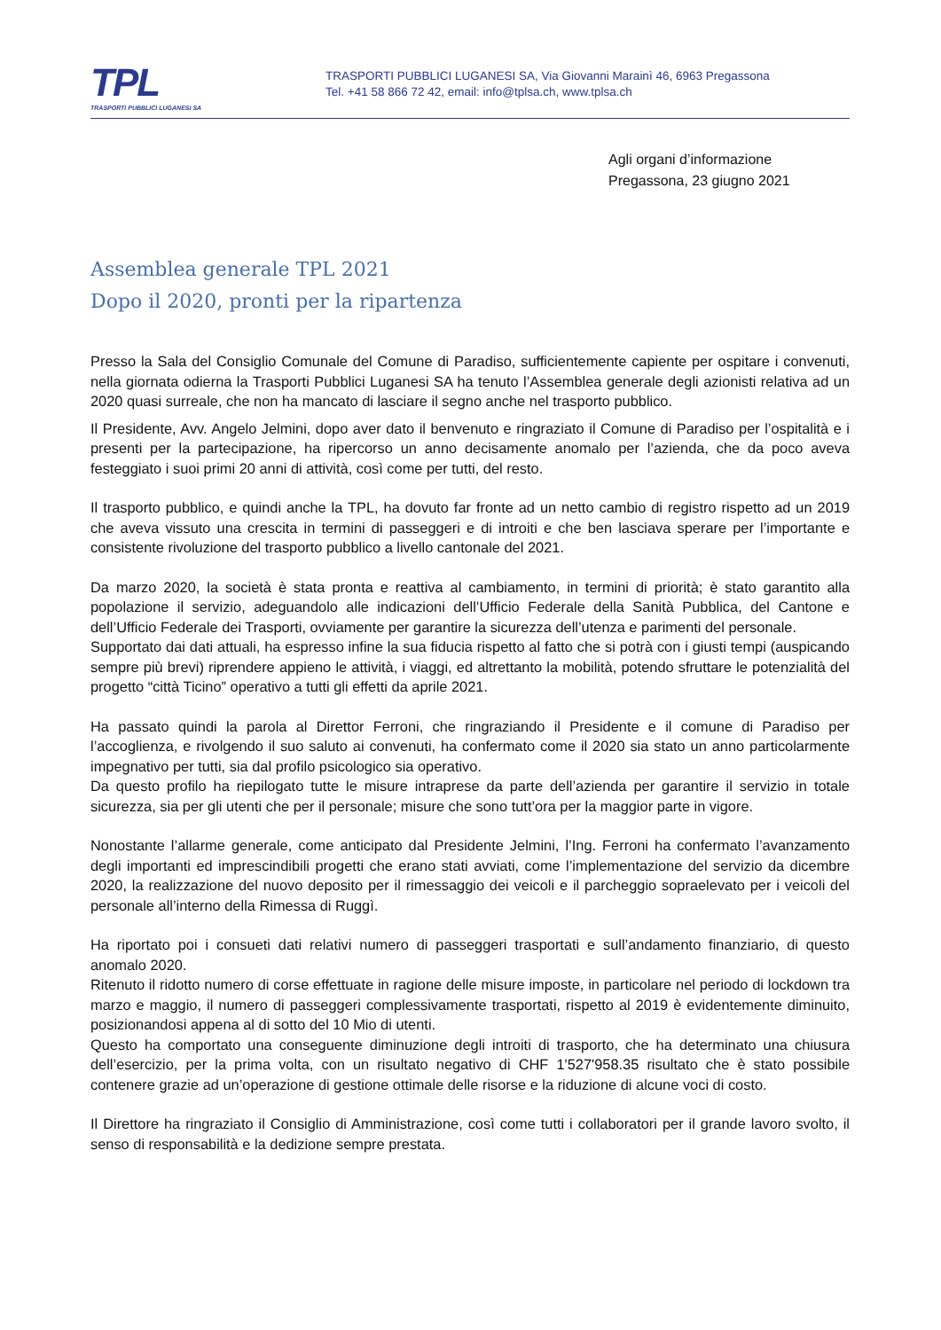TPL
TRASPORTI PUBBLICI LUGANESI SA
TRASPORTI PUBBLICI LUGANESI SA, Via Giovanni Marainì 46, 6963 Pregassona
Tel. +41 58 866 72 42, email: info@tplsa.ch, www.tplsa.ch
Agli organi d’informazione
Pregassona, 23 giugno 2021
Assemblea generale TPL 2021
Dopo il 2020, pronti per la ripartenza
Presso la Sala del Consiglio Comunale del Comune di Paradiso, sufficientemente capiente per ospitare i convenuti, nella giornata odierna la Trasporti Pubblici Luganesi SA ha tenuto l’Assemblea generale degli azionisti relativa ad un 2020 quasi surreale, che non ha mancato di lasciare il segno anche nel trasporto pubblico.
Il Presidente, Avv. Angelo Jelmini, dopo aver dato il benvenuto e ringraziato il Comune di Paradiso per l’ospitalità e i presenti per la partecipazione, ha ripercorso un anno decisamente anomalo per l’azienda, che da poco aveva festeggiato i suoi primi 20 anni di attività, così come per tutti, del resto.
Il trasporto pubblico, e quindi anche la TPL, ha dovuto far fronte ad un netto cambio di registro rispetto ad un 2019 che aveva vissuto una crescita in termini di passeggeri e di introiti e che ben lasciava sperare per l’importante e consistente rivoluzione del trasporto pubblico a livello cantonale del 2021.
Da marzo 2020, la società è stata pronta e reattiva al cambiamento, in termini di priorità; è stato garantito alla popolazione il servizio, adeguandolo alle indicazioni dell’Ufficio Federale della Sanità Pubblica, del Cantone e dell’Ufficio Federale dei Trasporti, ovviamente per garantire la sicurezza dell’utenza e parimenti del personale.
Supportato dai dati attuali, ha espresso infine la sua fiducia rispetto al fatto che si potrà con i giusti tempi (auspicando sempre più brevi) riprendere appieno le attività, i viaggi, ed altrettanto la mobilità, potendo sfruttare le potenzialità del progetto “città Ticino” operativo a tutti gli effetti da aprile 2021.
Ha passato quindi la parola al Direttor Ferroni, che ringraziando il Presidente e il comune di Paradiso per l’accoglienza, e rivolgendo il suo saluto ai convenuti, ha confermato come il 2020 sia stato un anno particolarmente impegnativo per tutti, sia dal profilo psicologico sia operativo.
Da questo profilo ha riepilogato tutte le misure intraprese da parte dell’azienda per garantire il servizio in totale sicurezza, sia per gli utenti che per il personale; misure che sono tutt’ora per la maggior parte in vigore.
Nonostante l’allarme generale, come anticipato dal Presidente Jelmini, l’Ing. Ferroni ha confermato l’avanzamento degli importanti ed imprescindibili progetti che erano stati avviati, come l’implementazione del servizio da dicembre 2020, la realizzazione del nuovo deposito per il rimessaggio dei veicoli e il parcheggio sopraelevato per i veicoli del personale all’interno della Rimessa di Ruggì.
Ha riportato poi i consueti dati relativi numero di passeggeri trasportati e sull’andamento finanziario, di questo anomalo 2020.
Ritenuto il ridotto numero di corse effettuate in ragione delle misure imposte, in particolare nel periodo di lockdown tra marzo e maggio, il numero di passeggeri complessivamente trasportati, rispetto al 2019 è evidentemente diminuito, posizionandosi appena al di sotto del 10 Mio di utenti.
Questo ha comportato una conseguente diminuzione degli introiti di trasporto, che ha determinato una chiusura dell’esercizio, per la prima volta, con un risultato negativo di CHF 1'527'958.35 risultato che è stato possibile contenere grazie ad un’operazione di gestione ottimale delle risorse e la riduzione di alcune voci di costo.
Il Direttore ha ringraziato il Consiglio di Amministrazione, così come tutti i collaboratori per il grande lavoro svolto, il senso di responsabilità e la dedizione sempre prestata.